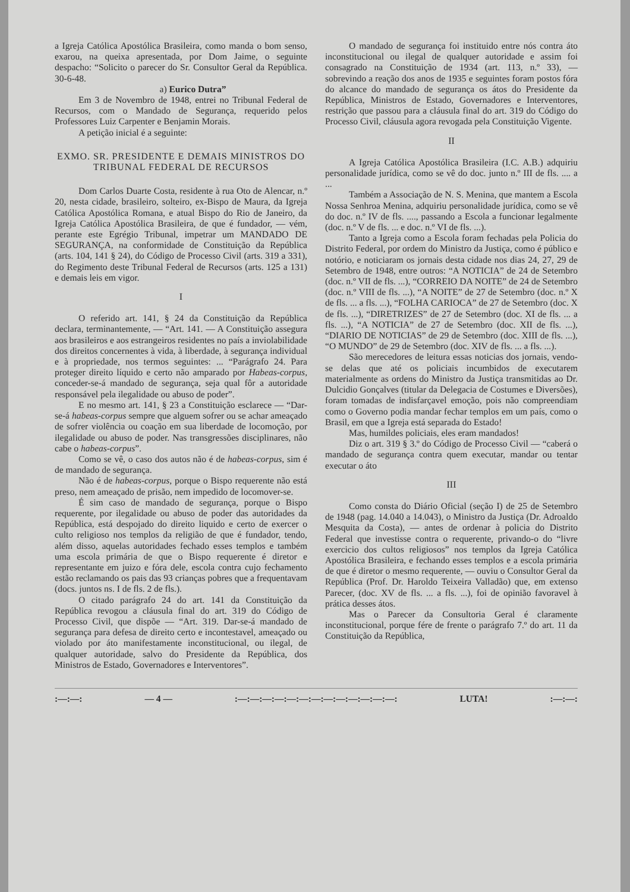a Igreja Católica Apostólica Brasileira, como manda o bom senso, exarou, na queixa apresentada, por Dom Jaime, o seguinte despacho: “Solicito o parecer do Sr. Consultor Geral da República. 30-6-48.
a) Eurico Dutra”
Em 3 de Novembro de 1948, entrei no Tribunal Federal de Recursos, com o Mandado de Segurança, requerido pelos Professores Luiz Carpenter e Benjamin Morais.
A petição inicial é a seguinte:
EXMO. SR. PRESIDENTE E DEMAIS MINISTROS DO TRIBUNAL FEDERAL DE RECURSOS
Dom Carlos Duarte Costa, residente à rua Oto de Alencar, n.º 20, nesta cidade, brasileiro, solteiro, ex-Bispo de Maura, da Igreja Católica Apostólica Romana, e atual Bispo do Rio de Janeiro, da Igreja Católica Apostólica Brasileira, de que é fundador, — vém, perante este Egrégio Tribunal, impetrar um MANDADO DE SEGURANÇA, na conformidade de Constituição da República (arts. 104, 141 § 24), do Código de Processo Civil (arts. 319 a 331), do Regimento deste Tribunal Federal de Recursos (arts. 125 a 131) e demais leis em vigor.
I
O referido art. 141, § 24 da Constituição da República declara, terminantemente, — “Art. 141. — A Constituição assegura aos brasileiros e aos estrangeiros residentes no país a inviolabilidade dos direitos concernentes à vida, à liberdade, à segurança individual e à propriedade, nos termos seguintes: ... “Parágrafo 24. Para proteger direito líquido e certo não amparado por Habeas-corpus, conceder-se-á mandado de segurança, seja qual fôr a autoridade responsável pela ilegalidade ou abuso de poder”.
E no mesmo art. 141, § 23 a Constituição esclarece — “Dar-se-á habeas-corpus sempre que alguem sofrer ou se achar ameaçado de sofrer violência ou coação em sua liberdade de locomoção, por ilegalidade ou abuso de poder. Nas transgressões disciplinares, não cabe o habeas-corpus”.
Como se vê, o caso dos autos não é de habeas-corpus, sim é de mandado de segurança.
Não é de habeas-corpus, porque o Bispo requerente não está preso, nem ameaçado de prisão, nem impedido de locomover-se.
É sim caso de mandado de segurança, porque o Bispo requerente, por ilegalidade ou abuso de poder das autoridades da República, está despojado do direito liquido e certo de exercer o culto religioso nos templos da religião de que é fundador, tendo, além disso, aquelas autoridades fechado esses templos e também uma escola primária de que o Bispo requerente é diretor e representante em juizo e fóra dele, escola contra cujo fechamento estão reclamando os pais das 93 crianças pobres que a frequentavam (docs. juntos ns. I de fls. 2 de fls.).
O citado parágrafo 24 do art. 141 da Constituição da República revogou a cláusula final do art. 319 do Código de Processo Civil, que dispõe — “Art. 319. Dar-se-á mandado de segurança para defesa de direito certo e incontestavel, ameaçado ou violado por áto manifestamente inconstitucional, ou ilegal, de qualquer autoridade, salvo do Presidente da República, dos Ministros de Estado, Governadores e Interventores”.
O mandado de segurança foi instituido entre nós contra áto inconstitucional ou ilegal de qualquer autoridade e assim foi consagrado na Constituição de 1934 (art. 113, n.º 33), — sobrevindo a reação dos anos de 1935 e seguintes foram postos fóra do alcance do mandado de segurança os átos do Presidente da República, Ministros de Estado, Governadores e Interventores, restrição que passou para a cláusula final do art. 319 do Código do Processo Civil, cláusula agora revogada pela Constituição Vigente.
II
A Igreja Católica Apostólica Brasileira (I.C. A.B.) adquiriu personalidade jurídica, como se vê do doc. junto n.º III de fls. .... a ...
Também a Associação de N. S. Menina, que mantem a Escola Nossa Senhroa Menina, adquiriu personalidade jurídica, como se vê do doc. n.º IV de fls. ...., passando a Escola a funcionar legalmente (doc. n.º V de fls. ... e doc. n.º VI de fls. ...).
Tanto a Igreja como a Escola foram fechadas pela Policia do Distrito Federal, por ordem do Ministro da Justiça, como é público e notório, e noticiaram os jornais desta cidade nos dias 24, 27, 29 de Setembro de 1948, entre outros: “A NOTICIA” de 24 de Setembro (doc. n.º VII de fls. ...), “CORREIO DA NOITE” de 24 de Setembro (doc. n.º VIII de fls. ...), “A NOITE” de 27 de Setembro (doc. n.º X de fls. ... a fls. ...), “FOLHA CARIOCA” de 27 de Setembro (doc. X de fls. ...), “DIRETRIZES” de 27 de Setembro (doc. XI de fls. ... a fls. ...), “A NOTICIA” de 27 de Setembro (doc. XII de fls. ...), “DIARIO DE NOTICIAS” de 29 de Setembro (doc. XIII de fls. ...), “O MUNDO” de 29 de Setembro (doc. XIV de fls. ... a fls. ...).
São merecedores de leitura essas noticias dos jornais, vendo-se delas que até os policiais incumbidos de executarem materialmente as ordens do Ministro da Justiça transmitidas ao Dr. Dulcidio Gonçalves (titular da Delegacia de Costumes e Diversões), foram tomadas de indisfarçavel emoção, pois não compreendiam como o Governo podia mandar fechar templos em um país, como o Brasil, em que a Igreja está separada do Estado!
Mas, humildes policiais, eles eram mandados!
Diz o art. 319 § 3.º do Código de Processo Civil — “caberá o mandado de segurança contra quem executar, mandar ou tentar executar o áto
III
Como consta do Diário Oficial (seção I) de 25 de Setembro de 1948 (pag. 14.040 a 14.043), o Ministro da Justiça (Dr. Adroaldo Mesquita da Costa), — antes de ordenar à policia do Distrito Federal que investisse contra o requerente, privando-o do “livre exercicio dos cultos religiosos” nos templos da Igreja Católica Apostólica Brasileira, e fechando esses templos e a escola primária de que é diretor o mesmo requerente, — ouviu o Consultor Geral da República (Prof. Dr. Haroldo Teixeira Valladão) que, em extenso Parecer, (doc. XV de fls. ... a fls. ...), foi de opinião favoravel à prática desses átos.
Mas o Parecer da Consultoria Geral é claramente inconstitucional, porque fére de frente o parágrafo 7.º do art. 11 da Constituição da República,
:—:—: — 4 — :—:—:—:—:—:—:—:—:—:—:—:—:—: LUTA! :—:—: